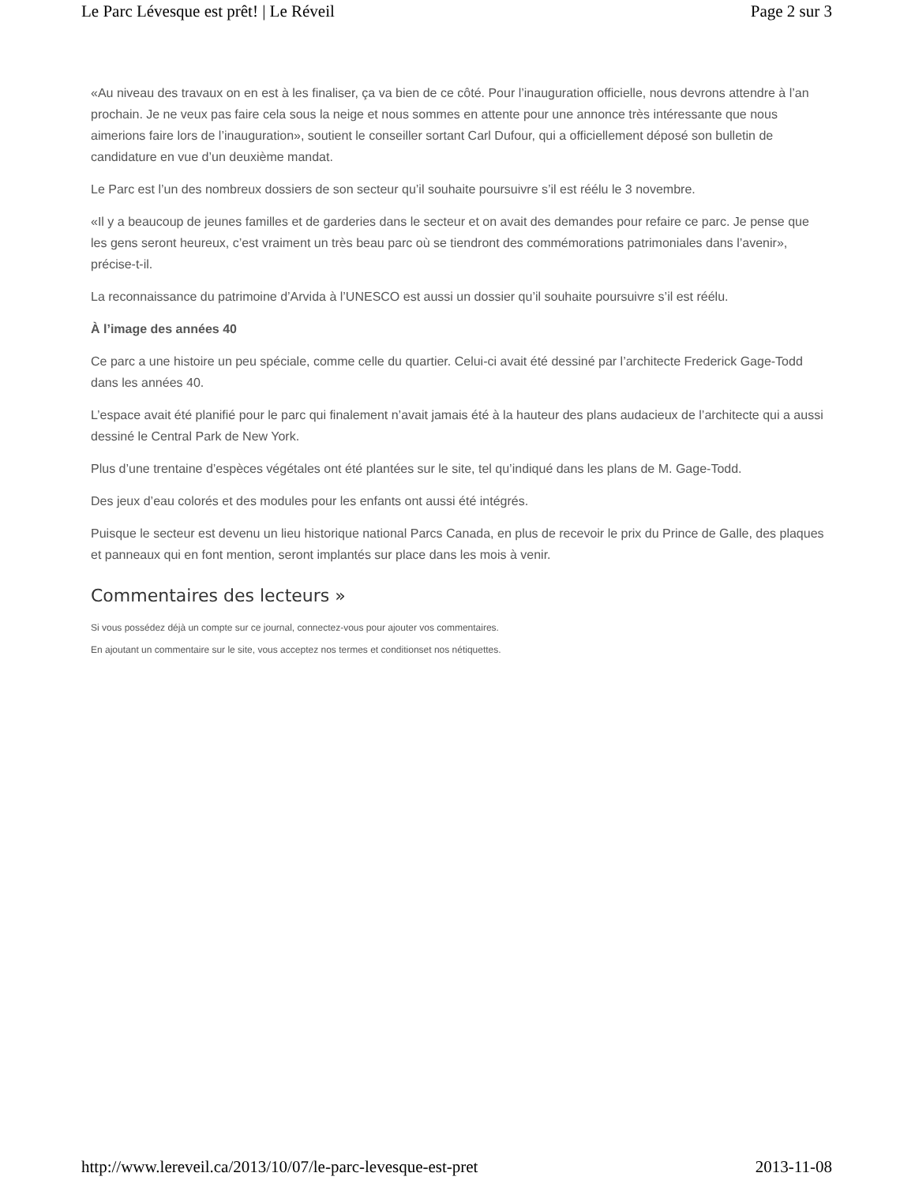Le Parc Lévesque est prêt! | Le Réveil Page 2 sur 3
«Au niveau des travaux on en est à les finaliser, ça va bien de ce côté. Pour l’inauguration officielle, nous devrons attendre à l’an prochain. Je ne veux pas faire cela sous la neige et nous sommes en attente pour une annonce très intéressante que nous aimerions faire lors de l’inauguration», soutient le conseiller sortant Carl Dufour, qui a officiellement déposé son bulletin de candidature en vue d’un deuxième mandat.
Le Parc est l’un des nombreux dossiers de son secteur qu’il souhaite poursuivre s’il est réélu le 3 novembre.
«Il y a beaucoup de jeunes familles et de garderies dans le secteur et on avait des demandes pour refaire ce parc. Je pense que les gens seront heureux, c’est vraiment un très beau parc où se tiendront des commémorations patrimoniales dans l’avenir», précise-t-il.
La reconnaissance du patrimoine d’Arvida à l’UNESCO est aussi un dossier qu’il souhaite poursuivre s’il est réélu.
À l’image des années 40
Ce parc a une histoire un peu spéciale, comme celle du quartier. Celui-ci avait été dessiné par l’architecte Frederick Gage-Todd dans les années 40.
L’espace avait été planifié pour le parc qui finalement n’avait jamais été à la hauteur des plans audacieux de l’architecte qui a aussi dessiné le Central Park de New York.
Plus d’une trentaine d’espèces végétales ont été plantées sur le site, tel qu’indiqué dans les plans de M. Gage-Todd.
Des jeux d’eau colorés et des modules pour les enfants ont aussi été intégrés.
Puisque le secteur est devenu un lieu historique national Parcs Canada, en plus de recevoir le prix du Prince de Galle, des plaques et panneaux qui en font mention, seront implantés sur place dans les mois à venir.
Commentaires des lecteurs »
Si vous possédez déjà un compte sur ce journal, connectez-vous pour ajouter vos commentaires.
En ajoutant un commentaire sur le site, vous acceptez nos termes et conditionset nos nétiquettes.
http://www.lereveil.ca/2013/10/07/le-parc-levesque-est-pret 2013-11-08